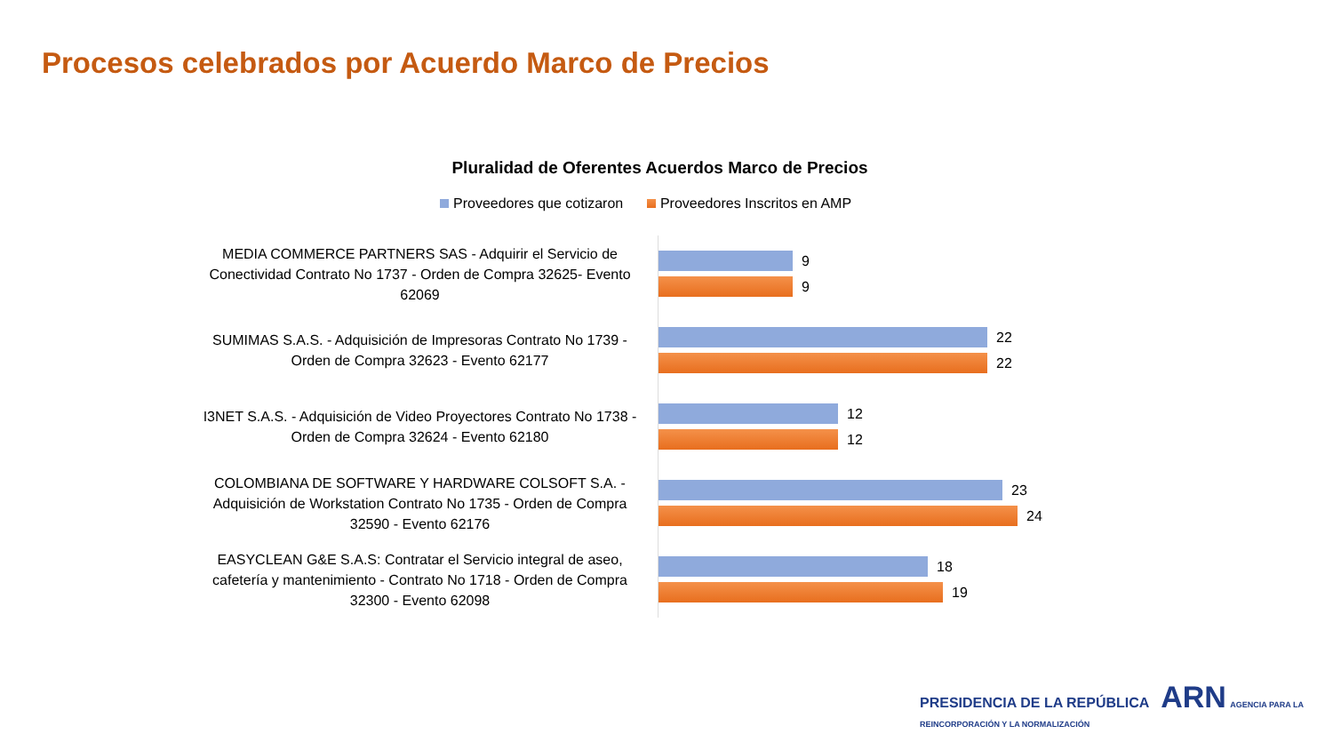Procesos celebrados por Acuerdo Marco de Precios
Pluralidad de Oferentes Acuerdos Marco de Precios
Proveedores que cotizaron Proveedores Inscritos en AMP
MEDIA COMMERCE PARTNERS SAS - Adquirir el Servicio de Conectividad Contrato No 1737 - Orden de Compra 32625- Evento 62069
9
9
SUMIMAS S.A.S. - Adquisición de Impresoras Contrato No 1739 - Orden de Compra 32623 - Evento 62177
22
22
I3NET S.A.S. - Adquisición de Video Proyectores Contrato No 1738 - Orden de Compra 32624 - Evento 62180
12
12
COLOMBIANA DE SOFTWARE Y HARDWARE COLSOFT S.A. - Adquisición de Workstation Contrato No 1735 - Orden de Compra 32590 - Evento 62176
23
24
EASYCLEAN G&E S.A.S: Contratar el Servicio integral de aseo, cafetería y mantenimiento - Contrato No 1718 - Orden de Compra 32300 - Evento 62098
18
19
PRESIDENCIA DE LA REPÚBLICA ARN AGENCIA PARA LA REINCORPORACIÓN Y LA NORMALIZACIÓN